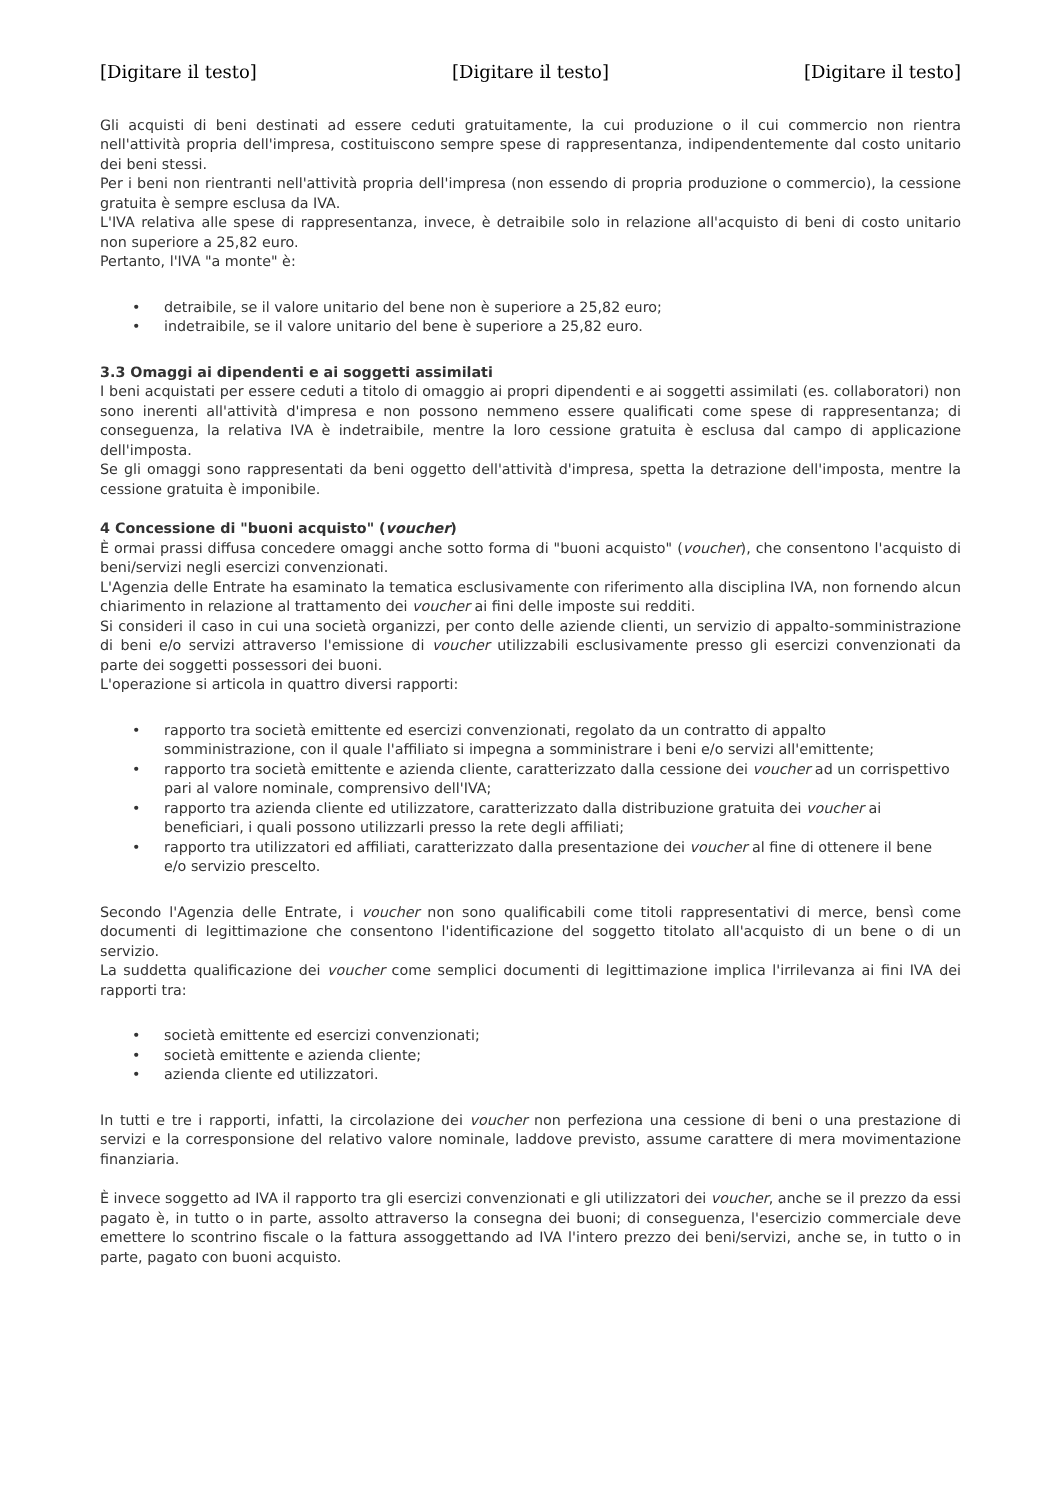[Digitare il testo] [Digitare il testo] [Digitare il testo]
Gli acquisti di beni destinati ad essere ceduti gratuitamente, la cui produzione o il cui commercio non rientra nell'attività propria dell'impresa, costituiscono sempre spese di rappresentanza, indipendentemente dal costo unitario dei beni stessi.
Per i beni non rientranti nell'attività propria dell'impresa (non essendo di propria produzione o commercio), la cessione gratuita è sempre esclusa da IVA.
L'IVA relativa alle spese di rappresentanza, invece, è detraibile solo in relazione all'acquisto di beni di costo unitario non superiore a 25,82 euro.
Pertanto, l'IVA "a monte" è:
• detraibile, se il valore unitario del bene non è superiore a 25,82 euro;
• indetraibile, se il valore unitario del bene è superiore a 25,82 euro.
3.3 Omaggi ai dipendenti e ai soggetti assimilati
I beni acquistati per essere ceduti a titolo di omaggio ai propri dipendenti e ai soggetti assimilati (es. collaboratori) non sono inerenti all'attività d'impresa e non possono nemmeno essere qualificati come spese di rappresentanza; di conseguenza, la relativa IVA è indetraibile, mentre la loro cessione gratuita è esclusa dal campo di applicazione dell'imposta.
Se gli omaggi sono rappresentati da beni oggetto dell'attività d'impresa, spetta la detrazione dell'imposta, mentre la cessione gratuita è imponibile.
4 Concessione di "buoni acquisto" (voucher)
È ormai prassi diffusa concedere omaggi anche sotto forma di "buoni acquisto" (voucher), che consentono l'acquisto di beni/servizi negli esercizi convenzionati.
L'Agenzia delle Entrate ha esaminato la tematica esclusivamente con riferimento alla disciplina IVA, non fornendo alcun chiarimento in relazione al trattamento dei voucher ai fini delle imposte sui redditi.
Si consideri il caso in cui una società organizzi, per conto delle aziende clienti, un servizio di appalto-somministrazione di beni e/o servizi attraverso l'emissione di voucher utilizzabili esclusivamente presso gli esercizi convenzionati da parte dei soggetti possessori dei buoni.
L'operazione si articola in quattro diversi rapporti:
• rapporto tra società emittente ed esercizi convenzionati, regolato da un contratto di appalto somministrazione, con il quale l'affiliato si impegna a somministrare i beni e/o servizi all'emittente;
• rapporto tra società emittente e azienda cliente, caratterizzato dalla cessione dei voucher ad un corrispettivo pari al valore nominale, comprensivo dell'IVA;
• rapporto tra azienda cliente ed utilizzatore, caratterizzato dalla distribuzione gratuita dei voucher ai beneficiari, i quali possono utilizzarli presso la rete degli affiliati;
• rapporto tra utilizzatori ed affiliati, caratterizzato dalla presentazione dei voucher al fine di ottenere il bene e/o servizio prescelto.
Secondo l'Agenzia delle Entrate, i voucher non sono qualificabili come titoli rappresentativi di merce, bensì come documenti di legittimazione che consentono l'identificazione del soggetto titolato all'acquisto di un bene o di un servizio.
La suddetta qualificazione dei voucher come semplici documenti di legittimazione implica l'irrilevanza ai fini IVA dei rapporti tra:
• società emittente ed esercizi convenzionati;
• società emittente e azienda cliente;
• azienda cliente ed utilizzatori.
In tutti e tre i rapporti, infatti, la circolazione dei voucher non perfeziona una cessione di beni o una prestazione di servizi e la corresponsione del relativo valore nominale, laddove previsto, assume carattere di mera movimentazione finanziaria.
È invece soggetto ad IVA il rapporto tra gli esercizi convenzionati e gli utilizzatori dei voucher, anche se il prezzo da essi pagato è, in tutto o in parte, assolto attraverso la consegna dei buoni; di conseguenza, l'esercizio commerciale deve emettere lo scontrino fiscale o la fattura assoggettando ad IVA l'intero prezzo dei beni/servizi, anche se, in tutto o in parte, pagato con buoni acquisto.